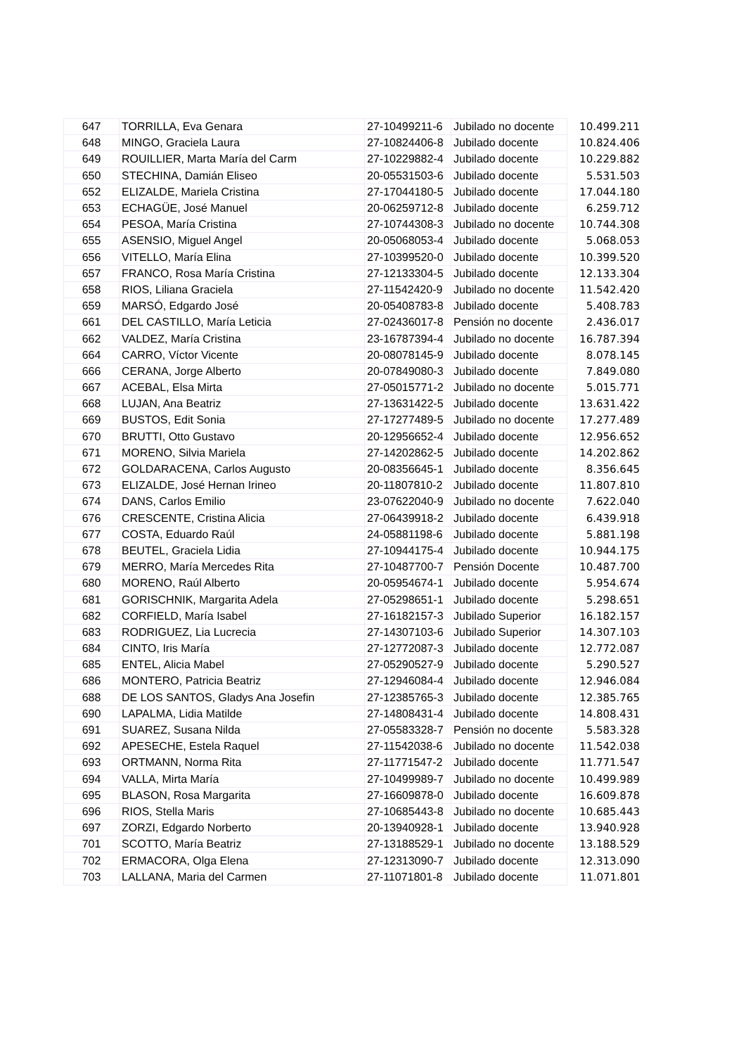| 647 | TORRILLA, Eva Genara | 27-10499211-6 | Jubilado no docente | 10.499.211 |
| 648 | MINGO, Graciela Laura | 27-10824406-8 | Jubilado docente | 10.824.406 |
| 649 | ROUILLIER, Marta María del Carm | 27-10229882-4 | Jubilado docente | 10.229.882 |
| 650 | STECHINA, Damián Eliseo | 20-05531503-6 | Jubilado docente | 5.531.503 |
| 652 | ELIZALDE, Mariela Cristina | 27-17044180-5 | Jubilado docente | 17.044.180 |
| 653 | ECHAGÜE, José Manuel | 20-06259712-8 | Jubilado docente | 6.259.712 |
| 654 | PESOA, María Cristina | 27-10744308-3 | Jubilado no docente | 10.744.308 |
| 655 | ASENSIO, Miguel Angel | 20-05068053-4 | Jubilado docente | 5.068.053 |
| 656 | VITELLO, María Elina | 27-10399520-0 | Jubilado docente | 10.399.520 |
| 657 | FRANCO, Rosa María Cristina | 27-12133304-5 | Jubilado docente | 12.133.304 |
| 658 | RIOS, Liliana Graciela | 27-11542420-9 | Jubilado no docente | 11.542.420 |
| 659 | MARSÓ, Edgardo José | 20-05408783-8 | Jubilado docente | 5.408.783 |
| 661 | DEL CASTILLO, María Leticia | 27-02436017-8 | Pensión no docente | 2.436.017 |
| 662 | VALDEZ, María Cristina | 23-16787394-4 | Jubilado no docente | 16.787.394 |
| 664 | CARRO, Víctor Vicente | 20-08078145-9 | Jubilado docente | 8.078.145 |
| 666 | CERANA, Jorge Alberto | 20-07849080-3 | Jubilado docente | 7.849.080 |
| 667 | ACEBAL, Elsa Mirta | 27-05015771-2 | Jubilado no docente | 5.015.771 |
| 668 | LUJAN, Ana Beatriz | 27-13631422-5 | Jubilado docente | 13.631.422 |
| 669 | BUSTOS, Edit Sonia | 27-17277489-5 | Jubilado no docente | 17.277.489 |
| 670 | BRUTTI, Otto Gustavo | 20-12956652-4 | Jubilado docente | 12.956.652 |
| 671 | MORENO, Silvia Mariela | 27-14202862-5 | Jubilado docente | 14.202.862 |
| 672 | GOLDARACENA, Carlos Augusto | 20-08356645-1 | Jubilado docente | 8.356.645 |
| 673 | ELIZALDE, José Hernan Irineo | 20-11807810-2 | Jubilado docente | 11.807.810 |
| 674 | DANS, Carlos Emilio | 23-07622040-9 | Jubilado no docente | 7.622.040 |
| 676 | CRESCENTE, Cristina Alicia | 27-06439918-2 | Jubilado docente | 6.439.918 |
| 677 | COSTA, Eduardo Raúl | 24-05881198-6 | Jubilado docente | 5.881.198 |
| 678 | BEUTEL, Graciela Lidia | 27-10944175-4 | Jubilado docente | 10.944.175 |
| 679 | MERRO, María Mercedes Rita | 27-10487700-7 | Pensión Docente | 10.487.700 |
| 680 | MORENO, Raúl Alberto | 20-05954674-1 | Jubilado docente | 5.954.674 |
| 681 | GORISCHNIK, Margarita Adela | 27-05298651-1 | Jubilado docente | 5.298.651 |
| 682 | CORFIELD, María Isabel | 27-16182157-3 | Jubilado Superior | 16.182.157 |
| 683 | RODRIGUEZ, Lia Lucrecia | 27-14307103-6 | Jubilado Superior | 14.307.103 |
| 684 | CINTO, Iris María | 27-12772087-3 | Jubilado docente | 12.772.087 |
| 685 | ENTEL, Alicia Mabel | 27-05290527-9 | Jubilado docente | 5.290.527 |
| 686 | MONTERO, Patricia Beatriz | 27-12946084-4 | Jubilado docente | 12.946.084 |
| 688 | DE LOS SANTOS, Gladys Ana Josefin | 27-12385765-3 | Jubilado docente | 12.385.765 |
| 690 | LAPALMA, Lidia Matilde | 27-14808431-4 | Jubilado docente | 14.808.431 |
| 691 | SUAREZ, Susana Nilda | 27-05583328-7 | Pensión no docente | 5.583.328 |
| 692 | APESECHE, Estela Raquel | 27-11542038-6 | Jubilado no docente | 11.542.038 |
| 693 | ORTMANN, Norma Rita | 27-11771547-2 | Jubilado docente | 11.771.547 |
| 694 | VALLA, Mirta María | 27-10499989-7 | Jubilado no docente | 10.499.989 |
| 695 | BLASON, Rosa Margarita | 27-16609878-0 | Jubilado docente | 16.609.878 |
| 696 | RIOS, Stella Maris | 27-10685443-8 | Jubilado no docente | 10.685.443 |
| 697 | ZORZI, Edgardo Norberto | 20-13940928-1 | Jubilado docente | 13.940.928 |
| 701 | SCOTTO, María Beatriz | 27-13188529-1 | Jubilado no docente | 13.188.529 |
| 702 | ERMACORA, Olga Elena | 27-12313090-7 | Jubilado docente | 12.313.090 |
| 703 | LALLANA, Maria del Carmen | 27-11071801-8 | Jubilado docente | 11.071.801 |